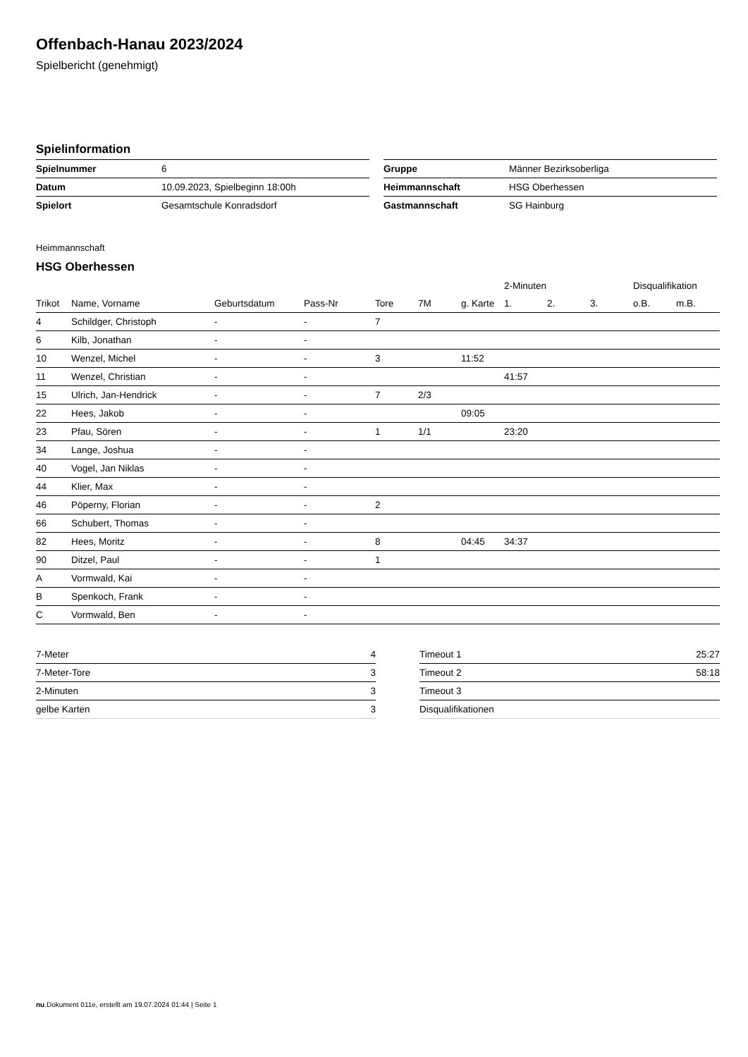Offenbach-Hanau 2023/2024
Spielbericht (genehmigt)
Spielinformation
| Spielnummer | 6 |
| Datum | 10.09.2023, Spielbeginn 18:00h |
| Spielort | Gesamtschule Konradsdorf |
| Gruppe | Männer Bezirksoberliga |
| Heimmannschaft | HSG Oberhessen |
| Gastmannschaft | SG Hainburg |
Heimmannschaft
HSG Oberhessen
| | | | | | | | 2-Minuten | | | Disqualifikation | |
| --- | --- | --- | --- | --- | --- | --- | --- | --- | --- | --- | --- |
| Trikot | Name, Vorname | Geburtsdatum | Pass-Nr | Tore | 7M | g. Karte | 1. | 2. | 3. | o.B. | m.B. |
| 4 | Schildger, Christoph | - | - | 7 | | | | | | | |
| 6 | Kilb, Jonathan | - | - | | | | | | | | |
| 10 | Wenzel, Michel | - | - | 3 | | 11:52 | | | | | |
| 11 | Wenzel, Christian | - | - | | | | 41:57 | | | | |
| 15 | Ulrich, Jan-Hendrick | - | - | 7 | 2/3 | | | | | | |
| 22 | Hees, Jakob | - | - | | | 09:05 | | | | | |
| 23 | Pfau, Sören | - | - | 1 | 1/1 | | 23:20 | | | | |
| 34 | Lange, Joshua | - | - | | | | | | | | |
| 40 | Vogel, Jan Niklas | - | - | | | | | | | | |
| 44 | Klier, Max | - | - | | | | | | | | |
| 46 | Pöperny, Florian | - | - | 2 | | | | | | | |
| 66 | Schubert, Thomas | - | - | | | | | | | | |
| 82 | Hees, Moritz | - | - | 8 | | 04:45 | 34:37 | | | | |
| 90 | Ditzel, Paul | - | - | 1 | | | | | | | |
| A | Vormwald, Kai | - | - | | | | | | | | |
| B | Spenkoch, Frank | - | - | | | | | | | | |
| C | Vormwald, Ben | - | - | | | | | | | | |
| 7-Meter | 4 |
| 7-Meter-Tore | 3 |
| 2-Minuten | 3 |
| gelbe Karten | 3 |
| Timeout 1 | 25:27 |
| Timeout 2 | 58:18 |
| Timeout 3 | |
| Disqualifikationen | |
nu.Dokument 011e, erstellt am 19.07.2024 01:44 | Seite 1